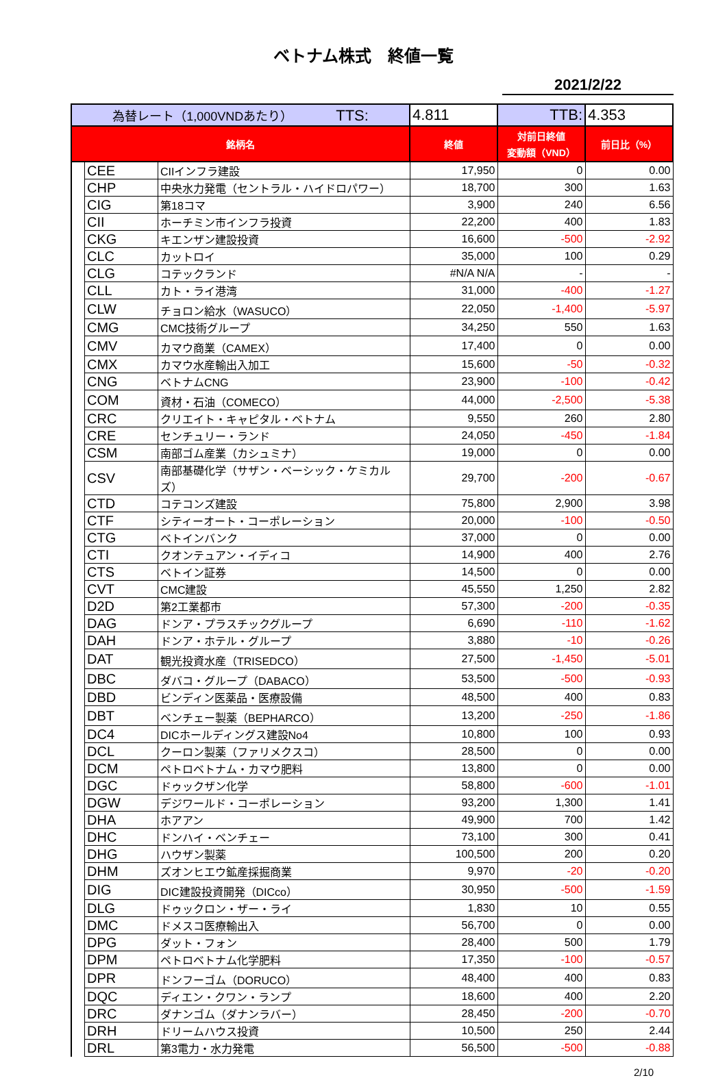ベトナム株式　終値一覧
2021/2/22
| 為替レート（1,000VNDあたり） TTS: | | | 4.811 | TTB: | 4.353 |
| 銘柄名 | | | 終値 | 対前日終値 変動額（VND） | 前日比（%） |
| | CEE | CIIインフラ建設 | 17,950 | 0 | 0.00 |
| | CHP | 中央水力発電（セントラル・ハイドロパワー） | 18,700 | 300 | 1.63 |
| | CIG | 第18コマ | 3,900 | 240 | 6.56 |
| | CII | ホーチミン市インフラ投資 | 22,200 | 400 | 1.83 |
| | CKG | キエンザン建設投資 | 16,600 | -500 | -2.92 |
| | CLC | カットロイ | 35,000 | 100 | 0.29 |
| | CLG | コテックランド | #N/A N/A | - | - |
| | CLL | カト・ライ港湾 | 31,000 | -400 | -1.27 |
| | CLW | チョロン給水（WASUCO） | 22,050 | -1,400 | -5.97 |
| | CMG | CMC技術グループ | 34,250 | 550 | 1.63 |
| | CMV | カマウ商業（CAMEX） | 17,400 | 0 | 0.00 |
| | CMX | カマウ水産輸出入加工 | 15,600 | -50 | -0.32 |
| | CNG | ベトナムCNG | 23,900 | -100 | -0.42 |
| | COM | 資材・石油（COMECO） | 44,000 | -2,500 | -5.38 |
| | CRC | クリエイト・キャピタル・ベトナム | 9,550 | 260 | 2.80 |
| | CRE | センチュリー・ランド | 24,050 | -450 | -1.84 |
| | CSM | 南部ゴム産業（カシュミナ） | 19,000 | 0 | 0.00 |
| | CSV | 南部基礎化学（サザン・ベーシック・ケミカルズ） | 29,700 | -200 | -0.67 |
| | CTD | コテコンズ建設 | 75,800 | 2,900 | 3.98 |
| | CTF | シティーオート・コーポレーション | 20,000 | -100 | -0.50 |
| | CTG | ベトインバンク | 37,000 | 0 | 0.00 |
| | CTI | クオンテュアン・イディコ | 14,900 | 400 | 2.76 |
| | CTS | ベトイン証券 | 14,500 | 0 | 0.00 |
| | CVT | CMC建設 | 45,550 | 1,250 | 2.82 |
| | D2D | 第2工業都市 | 57,300 | -200 | -0.35 |
| | DAG | ドンア・プラスチックグループ | 6,690 | -110 | -1.62 |
| | DAH | ドンア・ホテル・グループ | 3,880 | -10 | -0.26 |
| | DAT | 観光投資水産（TRISEDCO） | 27,500 | -1,450 | -5.01 |
| | DBC | ダバコ・グループ（DABACO） | 53,500 | -500 | -0.93 |
| | DBD | ビンディン医薬品・医療設備 | 48,500 | 400 | 0.83 |
| | DBT | ベンチェー製薬（BEPHARCO） | 13,200 | -250 | -1.86 |
| | DC4 | DICホールディングス建設No4 | 10,800 | 100 | 0.93 |
| | DCL | クーロン製薬（ファリメクスコ） | 28,500 | 0 | 0.00 |
| | DCM | ペトロベトナム・カマウ肥料 | 13,800 | 0 | 0.00 |
| | DGC | ドゥックザン化学 | 58,800 | -600 | -1.01 |
| | DGW | デジワールド・コーポレーション | 93,200 | 1,300 | 1.41 |
| | DHA | ホアアン | 49,900 | 700 | 1.42 |
| | DHC | ドンハイ・ベンチェー | 73,100 | 300 | 0.41 |
| | DHG | ハウザン製薬 | 100,500 | 200 | 0.20 |
| | DHM | ズオンヒエウ鉱産採掘商業 | 9,970 | -20 | -0.20 |
| | DIG | DIC建設投資開発（DICco） | 30,950 | -500 | -1.59 |
| | DLG | ドゥックロン・ザー・ライ | 1,830 | 10 | 0.55 |
| | DMC | ドメスコ医療輸出入 | 56,700 | 0 | 0.00 |
| | DPG | ダット・フォン | 28,400 | 500 | 1.79 |
| | DPM | ペトロベトナム化学肥料 | 17,350 | -100 | -0.57 |
| | DPR | ドンフーゴム（DORUCO） | 48,400 | 400 | 0.83 |
| | DQC | ディエン・クワン・ランプ | 18,600 | 400 | 2.20 |
| | DRC | ダナンゴム（ダナンラバー） | 28,450 | -200 | -0.70 |
| | DRH | ドリームハウス投資 | 10,500 | 250 | 2.44 |
| | DRL | 第3電力・水力発電 | 56,500 | -500 | -0.88 |
2/10